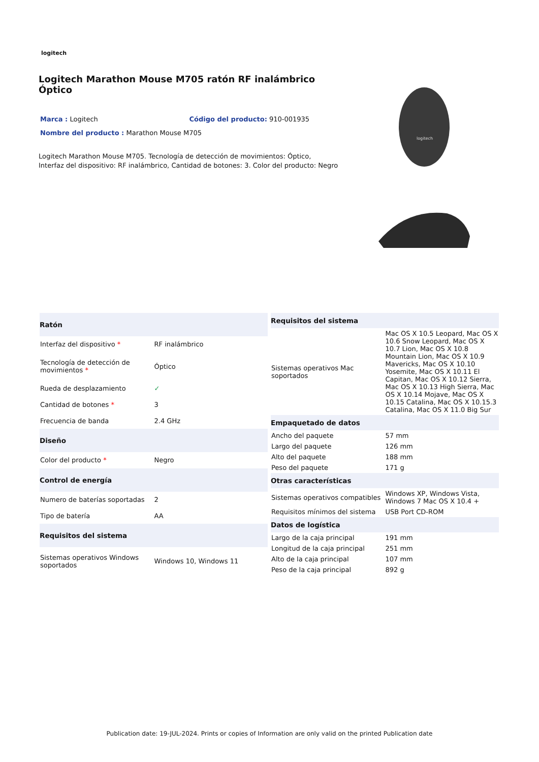logitech
Logitech Marathon Mouse M705 ratón RF inalámbrico Óptico
Marca : Logitech Código del producto: 910-001935
Nombre del producto : Marathon Mouse M705
Logitech Marathon Mouse M705. Tecnología de detección de movimientos: Óptico, Interfaz del dispositivo: RF inalámbrico, Cantidad de botones: 3. Color del producto: Negro
logitech
| Ratón | |
| --- | --- |
| Interfaz del dispositivo * | RF inalámbrico |
| Tecnología de detección de movimientos * | Óptico |
| Rueda de desplazamiento | ✓ |
| Cantidad de botones * | 3 |
| Frecuencia de banda | 2.4 GHz |
| Diseño | |
| Color del producto * | Negro |
| Control de energía | |
| Numero de baterías soportadas | 2 |
| Tipo de batería | AA |
| Requisitos del sistema | |
| Sistemas operativos Windows soportados | Windows 10, Windows 11 |
| Requisitos del sistema | |
| --- | --- |
| Sistemas operativos Mac soportados | Mac OS X 10.5 Leopard, Mac OS X 10.6 Snow Leopard, Mac OS X 10.7 Lion, Mac OS X 10.8 Mountain Lion, Mac OS X 10.9 Mavericks, Mac OS X 10.10 Yosemite, Mac OS X 10.11 El Capitan, Mac OS X 10.12 Sierra, Mac OS X 10.13 High Sierra, Mac OS X 10.14 Mojave, Mac OS X 10.15 Catalina, Mac OS X 10.15.3 Catalina, Mac OS X 11.0 Big Sur |
| Empaquetado de datos | |
| Ancho del paquete | 57 mm |
| Largo del paquete | 126 mm |
| Alto del paquete | 188 mm |
| Peso del paquete | 171 g |
| Otras características | |
| Sistemas operativos compatibles | Windows XP, Windows Vista, Windows 7 Mac OS X 10.4 + |
| Requisitos mínimos del sistema | USB Port CD-ROM |
| Datos de logística | |
| Largo de la caja principal | 191 mm |
| Longitud de la caja principal | 251 mm |
| Alto de la caja principal | 107 mm |
| Peso de la caja principal | 892 g |
Publication date: 19-JUL-2024. Prints or copies of Information are only valid on the printed Publication date